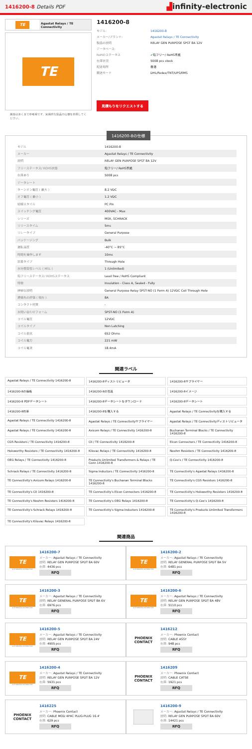1416200-8 Details PDF
▟infinity-electronic
TE
Agastat Relays / TE Connectivity
TE
画像はあくまで参考用です、実用的な製品の仕様を参照してください。
1416200-8
モデル: 1416200-8
メーカー/ブランド: Agastat Relays / TE Connectivity
製品の説明 RELAY GEN PURPOSE SPST 8A 12V
データベース:
RoHのステータス ✔鉛フリー/ RoHS準拠
在庫状況 5008 pcs stock
配達場所 香港
輸送モード DHL/Fedex/TNT/UPS/EMS
見積もりをリクエストする
1416200-8の仕様
| モデル | 1416200-8 |
| メーカー | Agastat Relays / TE Connectivity |
| 説明 | RELAY GEN PURPOSE SPST 8A 12V |
| フリーステータス/ ROHS状態 | 鉛フリー/ RoHS準拠 |
| 在庫あり | 5008 pcs |
| データシート | |
| ターンオン電圧 ( 最大 ) | 8.2 VDC |
| オフ電圧 ( 最小 ) | 1.2 VDC |
| 結線スタイル | PC Pin |
| スイッチング電圧 | 400VAC - Max |
| シリーズ | MSR, SCHRACK |
| リリースタイム | 5ms |
| リレータイプ | General Purpose |
| パッケージング | Bulk |
| 運転温度 | -40°C ~ 85°C |
| 時間を操作します | 10ms |
| 装着タイプ | Through Hole |
| 水分感受性レベル ( MSL ) | 1 (Unlimited) |
| 鉛フリーステータス/ ROHSステータス | Lead free / RoHS Compliant |
| 特徴 | Insulation - Class A, Sealed - Fully |
| 詳細な説明 | General Purpose Relay SPST-NO (1 Form A) 12VDC Coil Through Hole |
| 連絡先の評価 ( 現在 ) | 8A |
| コンタクト材質 | - |
| お問い合わせフォーム | SPST-NO (1 Form A) |
| コイル電圧 | 12VDC |
| コイルタイプ | Non Latching |
| コイル抵抗 | 652 Ohms |
| コイル電力 | 221 mW |
| コイル電流 | 18.4mA |
関連ラベル
Agastat Relays / TE Connectivity 1416200-8
1416200-8ディストリビュータ
1416200-8サプライヤー
1416200-8の価格
1416200-8の写真
1416200-8イメージ
1416200-8 PDFデータシート
1416200-8データシートをダウンロード
1416200-8データシート
1416200-8在庫
1416200-8を購入する
Agastat Relays / TE Connectivityを購入する
Agastat Relays / TE Connectivity 1416200-8
Agastat Relays / TE Connectivityサプライヤー
Agastat Relays / TE Connectivityディストリビュータ
Agastat Relays / TE Connectivity 1416200-8
Axicom Relays / TE Connectivity 1416200-8
Buchanan Terminal Blocks / TE Connectivity 1416200-8
CGS Resistors / TE Connectivity 1416200-8
CII / TE Connectivity 1416200-8
Elcon Connectors / TE Connectivity 1416200-8
Holsworthy Resistors / TE Connectivity 1416200-8
Kilovac Relays / TE Connectivity 1416200-8
Neohm Resistors / TE Connectivity 1416200-8
OEG Relays / TE Connectivity 1416200-8
Products Unlimited Transformers & Relays / TE Conn 1416200-8
Q-Cee's / TE Connectivity 1416200-8
Schrack Relays / TE Connectivity 1416200-8
Sigma Inductors / TE Connectivity 1416200-8
TE Connectivity's Agastat Relays 1416200-8
TE Connectivity's Axicom Relays 1416200-8
TE Connectivity's Buchanan Terminal Blocks 1416200-8
TE Connectivity's CGS Resistors 1416200-8
TE Connectivity's CII 1416200-8
TE Connectivity's Elcon Connectors 1416200-8
TE Connectivity's Holsworthy Resistors 1416200-8
TE Connectivity's Neohm Resistors 1416200-8
TE Connectivity's OEG Relays 1416200-8
TE Connectivity's Q-Cee's 1416200-8
TE Connectivity's Schrack Relays 1416200-8
TE Connectivity's Sigma Inductors 1416200-8
TE Connectivity's Products Unlimited Transformers 1416200-8
TE Connectivity's Kilovac Relays 1416200-8
関連商品
TE
AUTHORIZED DISTRIBUTOR
1416200-7
メーカー: Agastat Relays / TE Connectivity
説明: RELAY GEN PURPOSE SPDT 8A 60V
在庫: 4436 pcs
RFQ
TE
AUTHORIZED DISTRIBUTOR
1416200-2
メーカー: Agastat Relays / TE Connectivity
説明: RELAY GENERAL PURPOSE SPDT 8A 5V
在庫: 6481 pcs
RFQ
TE
AUTHORIZED DISTRIBUTOR
1416200-3
メーカー: Agastat Relays / TE Connectivity
説明: RELAY GENERAL PURPOSE SPDT 8A 6V
在庫: 6976 pcs
RFQ
TE
AUTHORIZED DISTRIBUTOR
1416200-6
メーカー: Agastat Relays / TE Connectivity
説明: RELAY GEN PURPOSE SPDT 8A 48V
在庫: 5110 pcs
RFQ
TE
AUTHORIZED DISTRIBUTOR
1416200-5
メーカー: Agastat Relays / TE Connectivity
説明: RELAY GEN PURPOSE SPDT 8A 24V
在庫: 4905 pcs
RFQ
PHOENIX CONTACT
1416212
メーカー: Phoenix Contact
説明: CABLE ASSY
在庫: 948 pcs
RFQ
TE
AUTHORIZED DISTRIBUTOR
1416200-4
メーカー: Agastat Relays / TE Connectivity
説明: RELAY GEN PURPOSE SPDT 8A 12V
在庫: 5931 pcs
RFQ
PHOENIX CONTACT
1416209
メーカー: Phoenix Contact
説明: CABLE CAT5E
在庫: 1921 pcs
RFQ
PHOENIX CONTACT
1416225
メーカー: Phoenix Contact
説明: CABLE MOD 4P4C PLUG-PLUG 16.4'
在庫: 629 pcs
RFQ
1416200-9
メーカー: Agastat Relays / TE Connectivity
説明: RELAY GEN PURPOSE SPDT 8A 60V
在庫: 14421 pcs
RFQ